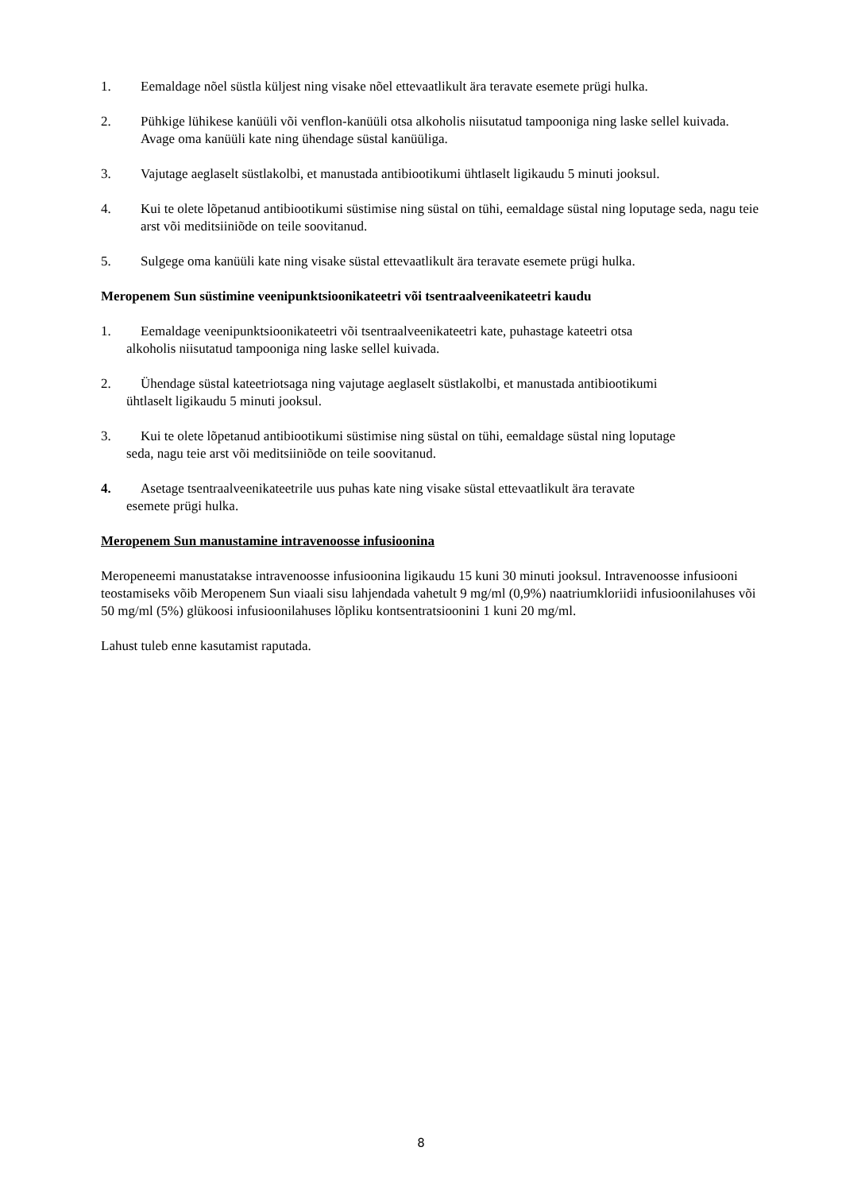1. Eemaldage nõel süstla küljest ning visake nõel ettevaatlikult ära teravate esemete prügi hulka.
2. Pühkige lühikese kanüüli või venflon-kanüüli otsa alkoholis niisutatud tampooniga ning laske sellel kuivada. Avage oma kanüüli kate ning ühendage süstal kanüüliga.
3. Vajutage aeglaselt süstlakolbi, et manustada antibiootikumi ühtlaselt ligikaudu 5 minuti jooksul.
4. Kui te olete lõpetanud antibiootikumi süstimise ning süstal on tühi, eemaldage süstal ning loputage seda, nagu teie arst või meditsiiniõde on teile soovitanud.
5. Sulgege oma kanüüli kate ning visake süstal ettevaatlikult ära teravate esemete prügi hulka.
Meropenem Sun süstimine veenipunktsioonikateetri või tsentraalveenikateetri kaudu
1. Eemaldage veenipunktsioonikateetri või tsentraalveenikateetri kate, puhastage kateetri otsa
alkoholis niisutatud tampooniga ning laske sellel kuivada.
2. Ühendage süstal kateetriotsaga ning vajutage aeglaselt süstlakolbi, et manustada antibiootikumi
ühtlaselt ligikaudu 5 minuti jooksul.
3. Kui te olete lõpetanud antibiootikumi süstimise ning süstal on tühi, eemaldage süstal ning loputage
seda, nagu teie arst või meditsiiniõde on teile soovitanud.
4. Asetage tsentraalveenikateetrile uus puhas kate ning visake süstal ettevaatlikult ära teravate
esemete prügi hulka.
Meropenem Sun manustamine intravenoosse infusioonina
Meropeneemi manustatakse intravenoosse infusioonina ligikaudu 15 kuni 30 minuti jooksul. Intravenoosse infusiooni teostamiseks võib Meropenem Sun viaali sisu lahjendada vahetult 9 mg/ml (0,9%) naatriumkloriidi infusioonilahuses või 50 mg/ml (5%) glükoosi infusioonilahuses lõpliku kontsentratsioonini 1 kuni 20 mg/ml.
Lahust tuleb enne kasutamist raputada.
8